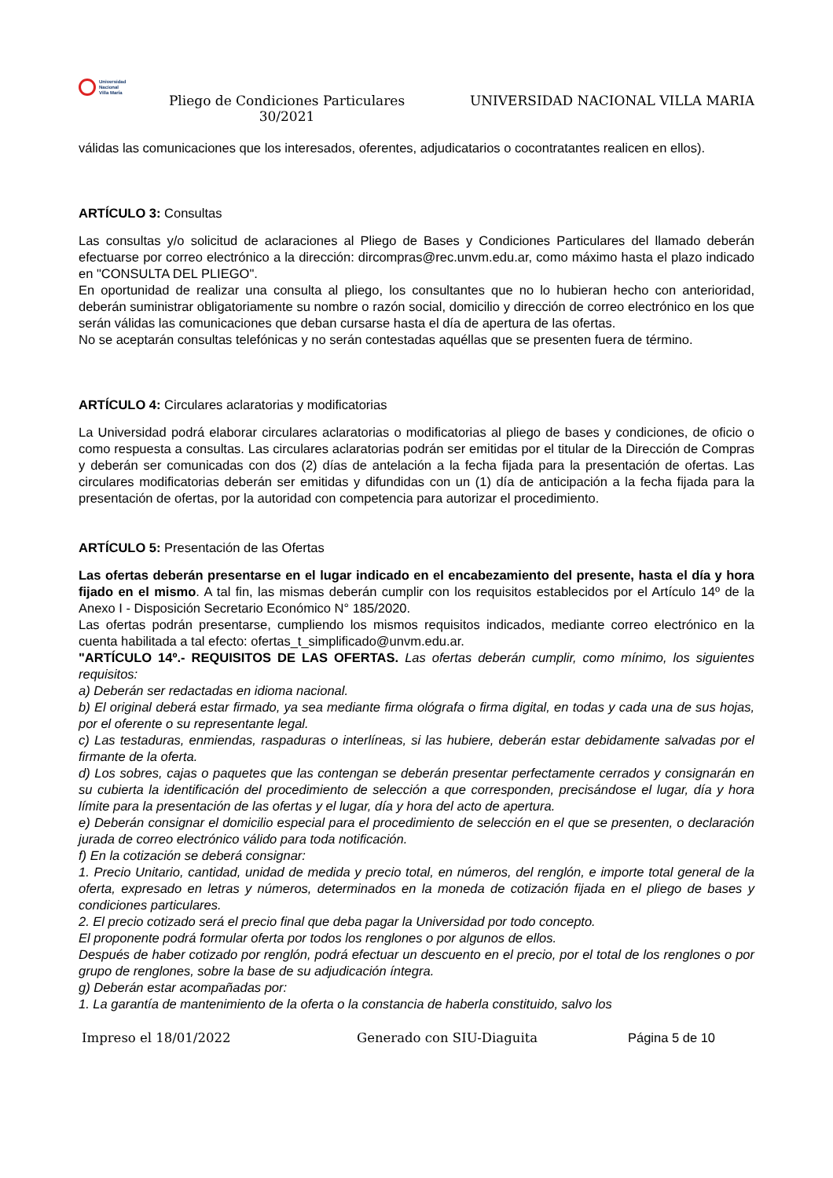Universidad
Nacional
Villa María
Pliego de Condiciones Particulares 30/2021
UNIVERSIDAD NACIONAL VILLA MARIA
válidas las comunicaciones que los interesados, oferentes, adjudicatarios o cocontratantes realicen en ellos).
ARTÍCULO 3: Consultas
Las consultas y/o solicitud de aclaraciones al Pliego de Bases y Condiciones Particulares del llamado deberán efectuarse por correo electrónico a la dirección: dircompras@rec.unvm.edu.ar, como máximo hasta el plazo indicado en "CONSULTA DEL PLIEGO".
En oportunidad de realizar una consulta al pliego, los consultantes que no lo hubieran hecho con anterioridad, deberán suministrar obligatoriamente su nombre o razón social, domicilio y dirección de correo electrónico en los que serán válidas las comunicaciones que deban cursarse hasta el día de apertura de las ofertas.
No se aceptarán consultas telefónicas y no serán contestadas aquéllas que se presenten fuera de término.
ARTÍCULO 4: Circulares aclaratorias y modificatorias
La Universidad podrá elaborar circulares aclaratorias o modificatorias al pliego de bases y condiciones, de oficio o como respuesta a consultas. Las circulares aclaratorias podrán ser emitidas por el titular de la Dirección de Compras y deberán ser comunicadas con dos (2) días de antelación a la fecha fijada para la presentación de ofertas. Las circulares modificatorias deberán ser emitidas y difundidas con un (1) día de anticipación a la fecha fijada para la presentación de ofertas, por la autoridad con competencia para autorizar el procedimiento.
ARTÍCULO 5: Presentación de las Ofertas
Las ofertas deberán presentarse en el lugar indicado en el encabezamiento del presente, hasta el día y hora fijado en el mismo. A tal fin, las mismas deberán cumplir con los requisitos establecidos por el Artículo 14º de la Anexo I - Disposición Secretario Económico N° 185/2020.
Las ofertas podrán presentarse, cumpliendo los mismos requisitos indicados, mediante correo electrónico en la cuenta habilitada a tal efecto: ofertas_t_simplificado@unvm.edu.ar.
"ARTÍCULO 14º.- REQUISITOS DE LAS OFERTAS. Las ofertas deberán cumplir, como mínimo, los siguientes requisitos:
a) Deberán ser redactadas en idioma nacional.
b) El original deberá estar firmado, ya sea mediante firma ológrafa o firma digital, en todas y cada una de sus hojas, por el oferente o su representante legal.
c) Las testaduras, enmiendas, raspaduras o interlíneas, si las hubiere, deberán estar debidamente salvadas por el firmante de la oferta.
d) Los sobres, cajas o paquetes que las contengan se deberán presentar perfectamente cerrados y consignarán en su cubierta la identificación del procedimiento de selección a que corresponden, precisándose el lugar, día y hora límite para la presentación de las ofertas y el lugar, día y hora del acto de apertura.
e) Deberán consignar el domicilio especial para el procedimiento de selección en el que se presenten, o declaración jurada de correo electrónico válido para toda notificación.
f) En la cotización se deberá consignar:
1. Precio Unitario, cantidad, unidad de medida y precio total, en números, del renglón, e importe total general de la oferta, expresado en letras y números, determinados en la moneda de cotización fijada en el pliego de bases y condiciones particulares.
2. El precio cotizado será el precio final que deba pagar la Universidad por todo concepto.
El proponente podrá formular oferta por todos los renglones o por algunos de ellos.
Después de haber cotizado por renglón, podrá efectuar un descuento en el precio, por el total de los renglones o por grupo de renglones, sobre la base de su adjudicación íntegra.
g) Deberán estar acompañadas por:
1. La garantía de mantenimiento de la oferta o la constancia de haberla constituido, salvo los
Impreso el 18/01/2022 Generado con SIU-Diaguita Página 5 de 10